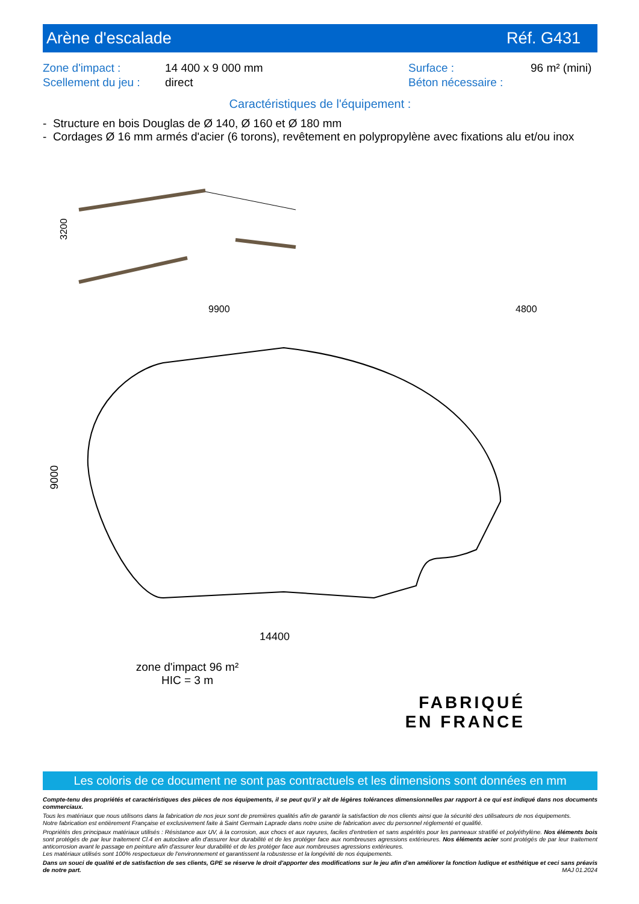Arène d'escalade Réf. G431
Zone d'impact : 14 400 x 9 000 mm Surface : 96 m² (mini) Scellement du jeu : direct Béton nécessaire :
Caractéristiques de l'équipement :
- Structure en bois Douglas de Ø 140, Ø 160 et Ø 180 mm
- Cordages Ø 16 mm armés d'acier (6 torons), revêtement en polypropylène avec fixations alu et/ou inox
9900
4800
3200
14400
9000
zone d'impact 96 m²
HIC = 3 m
FABRIQUÉ
EN FRANCE
Les coloris de ce document ne sont pas contractuels et les dimensions sont données en mm
Compte-tenu des propriétés et caractéristiques des pièces de nos équipements, il se peut qu'il y ait de légères tolérances dimensionnelles par rapport à ce qui est indiqué dans nos documents commerciaux.
Tous les matériaux que nous utilisons dans la fabrication de nos jeux sont de premières qualités afin de garantir la satisfaction de nos clients ainsi que la sécurité des utilisateurs de nos équipements.
Notre fabrication est entièrement Française et exclusivement faite à Saint Germain Laprade dans notre usine de fabrication avec du personnel réglementé et qualifié.
Propriétés des principaux matériaux utilisés : Résistance aux UV, à la corrosion, aux chocs et aux rayures, faciles d'entretien et sans aspérités pour les panneaux stratifié et polyéthylène. Nos éléments bois sont protégés de par leur traitement Cl.4 en autoclave afin d'assurer leur durabilité et de les protéger face aux nombreuses agressions extérieures. Nos éléments acier sont protégés de par leur traitement anticorrosion avant le passage en peinture afin d'assurer leur durabilité et de les protéger face aux nombreuses agressions extérieures.
Les matériaux utilisés sont 100% respectueux de l'environnement et garantissent la robustesse et la longévité de nos équipements.
Dans un souci de qualité et de satisfaction de ses clients, GPE se réserve le droit d'apporter des modifications sur le jeu afin d'en améliorer la fonction ludique et esthétique et ceci sans préavis de notre part. MAJ 01.2024